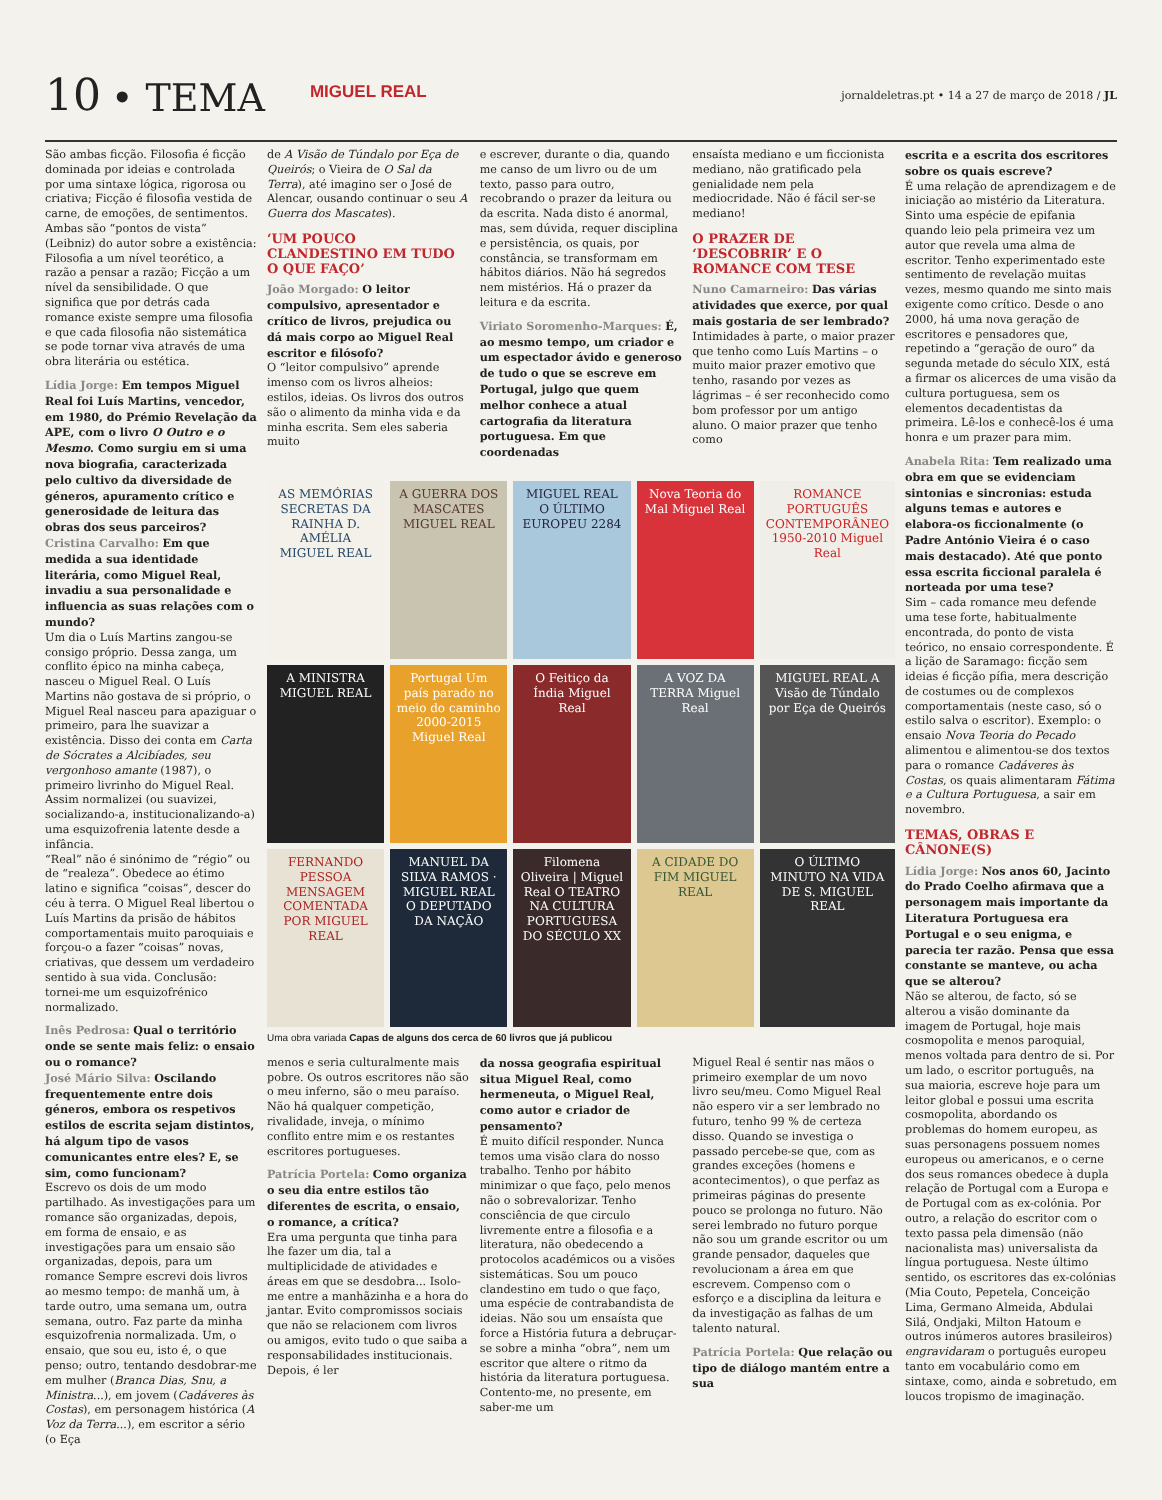10 • TEMA MIGUEL REAL jornaldeletras.pt • 14 a 27 de março de 2018 / JL
São ambas ficção. Filosofia é ficção dominada por ideias e controlada por uma sintaxe lógica, rigorosa ou criativa; Ficção é filosofia vestida de carne, de emoções, de sentimentos. Ambas são “pontos de vista” (Leibniz) do autor sobre a existência: Filosofia a um nível teorético, a razão a pensar a razão; Ficção a um nível da sensibilidade. O que significa que por detrás cada romance existe sempre uma filosofia e que cada filosofia não sistemática se pode tornar viva através de uma obra literária ou estética.
Lídia Jorge: Em tempos Miguel Real foi Luís Martins, vencedor, em 1980, do Prémio Revelação da APE, com o livro O Outro e o Mesmo. Como surgiu em si uma nova biografia, caracterizada pelo cultivo da diversidade de géneros, apuramento crítico e generosidade de leitura das obras dos seus parceiros?
Cristina Carvalho: Em que medida a sua identidade literária, como Miguel Real, invadiu a sua personalidade e influencia as suas relações com o mundo?
Um dia o Luís Martins zangou-se consigo próprio. Dessa zanga, um conflito épico na minha cabeça, nasceu o Miguel Real. O Luís Martins não gostava de si próprio, o Miguel Real nasceu para apaziguar o primeiro, para lhe suavizar a existência. Disso dei conta em Carta de Sócrates a Alcibíades, seu vergonhoso amante (1987), o primeiro livrinho do Miguel Real. Assim normalizei (ou suavizei, socializando-a, institucionalizando-a) uma esquizofrenia latente desde a infância.
“Real” não é sinónimo de “régio” ou de “realeza”. Obedece ao étimo latino e significa “coisas”, descer do céu à terra. O Miguel Real libertou o Luís Martins da prisão de hábitos comportamentais muito paroquiais e forçou-o a fazer “coisas” novas, criativas, que dessem um verdadeiro sentido à sua vida. Conclusão: tornei-me um esquizofrénico normalizado.
Inês Pedrosa: Qual o território onde se sente mais feliz: o ensaio ou o romance?
José Mário Silva: Oscilando frequentemente entre dois géneros, embora os respetivos estilos de escrita sejam distintos, há algum tipo de vasos comunicantes entre eles? E, se sim, como funcionam?
Escrevo os dois de um modo partilhado. As investigações para um romance são organizadas, depois, em forma de ensaio, e as investigações para um ensaio são organizadas, depois, para um romance Sempre escrevi dois livros ao mesmo tempo: de manhã um, à tarde outro, uma semana um, outra semana, outro. Faz parte da minha esquizofrenia normalizada. Um, o ensaio, que sou eu, isto é, o que penso; outro, tentando desdobrar-me em mulher (Branca Dias, Snu, a Ministra...), em jovem (Cadáveres às Costas), em personagem histórica (A Voz da Terra...), em escritor a sério (o Eça
de A Visão de Túndalo por Eça de Queirós; o Vieira de O Sal da Terra), até imagino ser o José de Alencar, ousando continuar o seu A Guerra dos Mascates).
‘UM POUCO CLANDESTINO EM TUDO O QUE FAÇO’
João Morgado: O leitor compulsivo, apresentador e crítico de livros, prejudica ou dá mais corpo ao Miguel Real escritor e filósofo?
O “leitor compulsivo” aprende imenso com os livros alheios: estilos, ideias. Os livros dos outros são o alimento da minha vida e da minha escrita. Sem eles saberia muito
e escrever, durante o dia, quando me canso de um livro ou de um texto, passo para outro, recobrando o prazer da leitura ou da escrita. Nada disto é anormal, mas, sem dúvida, requer disciplina e persistência, os quais, por constância, se transformam em hábitos diários. Não há segredos nem mistérios. Há o prazer da leitura e da escrita.
Viriato Soromenho-Marques: É, ao mesmo tempo, um criador e um espectador ávido e generoso de tudo o que se escreve em Portugal, julgo que quem melhor conhece a atual cartografia da literatura portuguesa. Em que coordenadas
ensaísta mediano e um ficcionista mediano, não gratificado pela genialidade nem pela mediocridade. Não é fácil ser-se mediano!
O PRAZER DE ‘DESCOBRIR’ E O ROMANCE COM TESE
Nuno Camarneiro: Das várias atividades que exerce, por qual mais gostaria de ser lembrado?
Intimidades à parte, o maior prazer que tenho como Luís Martins – o muito maior prazer emotivo que tenho, rasando por vezes as lágrimas – é ser reconhecido como bom professor por um antigo aluno. O maior prazer que tenho como
AS MEMÓRIAS SECRETAS DA RAINHA D. AMÉLIA MIGUEL REAL
A GUERRA DOS MASCATES MIGUEL REAL
MIGUEL REAL O ÚLTIMO EUROPEU 2284
Nova Teoria do Mal Miguel Real
ROMANCE PORTUGUÊS CONTEMPORÂNEO 1950-2010 Miguel Real
A MINISTRA MIGUEL REAL
Portugal Um país parado no meio do caminho 2000-2015 Miguel Real
O Feitiço da Índia Miguel Real
A VOZ DA TERRA Miguel Real
MIGUEL REAL A Visão de Túndalo por Eça de Queirós
FERNANDO PESSOA MENSAGEM COMENTADA POR MIGUEL REAL
MANUEL DA SILVA RAMOS · MIGUEL REAL O DEPUTADO DA NAÇÃO
Filomena Oliveira | Miguel Real O TEATRO NA CULTURA PORTUGUESA DO SÉCULO XX
A CIDADE DO FIM MIGUEL REAL
O ÚLTIMO MINUTO NA VIDA DE S. MIGUEL REAL
Uma obra variada Capas de alguns dos cerca de 60 livros que já publicou
menos e seria culturalmente mais pobre. Os outros escritores não são o meu inferno, são o meu paraíso. Não há qualquer competição, rivalidade, inveja, o mínimo conflito entre mim e os restantes escritores portugueses.
Patrícia Portela: Como organiza o seu dia entre estilos tão diferentes de escrita, o ensaio, o romance, a crítica?
Era uma pergunta que tinha para lhe fazer um dia, tal a multiplicidade de atividades e áreas em que se desdobra... Isolo-me entre a manhãzinha e a hora do jantar. Evito compromissos sociais que não se relacionem com livros ou amigos, evito tudo o que saiba a responsabilidades institucionais. Depois, é ler
da nossa geografia espiritual situa Miguel Real, como hermeneuta, o Miguel Real, como autor e criador de pensamento?
É muito difícil responder. Nunca temos uma visão clara do nosso trabalho. Tenho por hábito minimizar o que faço, pelo menos não o sobrevalorizar. Tenho consciência de que circulo livremente entre a filosofia e a literatura, não obedecendo a protocolos académicos ou a visões sistemáticas. Sou um pouco clandestino em tudo o que faço, uma espécie de contrabandista de ideias. Não sou um ensaísta que force a História futura a debruçar-se sobre a minha “obra”, nem um escritor que altere o ritmo da história da literatura portuguesa. Contento-me, no presente, em saber-me um
Miguel Real é sentir nas mãos o primeiro exemplar de um novo livro seu/meu. Como Miguel Real não espero vir a ser lembrado no futuro, tenho 99 % de certeza disso. Quando se investiga o passado percebe-se que, com as grandes exceções (homens e acontecimentos), o que perfaz as primeiras páginas do presente pouco se prolonga no futuro. Não serei lembrado no futuro porque não sou um grande escritor ou um grande pensador, daqueles que revolucionam a área em que escrevem. Compenso com o esforço e a disciplina da leitura e da investigação as falhas de um talento natural.
Patrícia Portela: Que relação ou tipo de diálogo mantém entre a sua
escrita e a escrita dos escritores sobre os quais escreve?
É uma relação de aprendizagem e de iniciação ao mistério da Literatura. Sinto uma espécie de epifania quando leio pela primeira vez um autor que revela uma alma de escritor. Tenho experimentado este sentimento de revelação muitas vezes, mesmo quando me sinto mais exigente como crítico. Desde o ano 2000, há uma nova geração de escritores e pensadores que, repetindo a “geração de ouro” da segunda metade do século XIX, está a firmar os alicerces de uma visão da cultura portuguesa, sem os elementos decadentistas da primeira. Lê-los e conhecê-los é uma honra e um prazer para mim.
Anabela Rita: Tem realizado uma obra em que se evidenciam sintonias e sincronias: estuda alguns temas e autores e elabora-os ficcionalmente (o Padre António Vieira é o caso mais destacado). Até que ponto essa escrita ficcional paralela é norteada por uma tese?
Sim – cada romance meu defende uma tese forte, habitualmente encontrada, do ponto de vista teórico, no ensaio correspondente. É a lição de Saramago: ficção sem ideias é ficção pífia, mera descrição de costumes ou de complexos comportamentais (neste caso, só o estilo salva o escritor). Exemplo: o ensaio Nova Teoria do Pecado alimentou e alimentou-se dos textos para o romance Cadáveres às Costas, os quais alimentaram Fátima e a Cultura Portuguesa, a sair em novembro.
TEMAS, OBRAS E CÂNONE(S)
Lídia Jorge: Nos anos 60, Jacinto do Prado Coelho afirmava que a personagem mais importante da Literatura Portuguesa era Portugal e o seu enigma, e parecia ter razão. Pensa que essa constante se manteve, ou acha que se alterou?
Não se alterou, de facto, só se alterou a visão dominante da imagem de Portugal, hoje mais cosmopolita e menos paroquial, menos voltada para dentro de si. Por um lado, o escritor português, na sua maioria, escreve hoje para um leitor global e possui uma escrita cosmopolita, abordando os problemas do homem europeu, as suas personagens possuem nomes europeus ou americanos, e o cerne dos seus romances obedece à dupla relação de Portugal com a Europa e de Portugal com as ex-colónia. Por outro, a relação do escritor com o texto passa pela dimensão (não nacionalista mas) universalista da língua portuguesa. Neste último sentido, os escritores das ex-colónias (Mia Couto, Pepetela, Conceição Lima, Germano Almeida, Abdulai Silá, Ondjaki, Milton Hatoum e outros inúmeros autores brasileiros) engravidaram o português europeu tanto em vocabulário como em sintaxe, como, ainda e sobretudo, em loucos tropismo de imaginação.